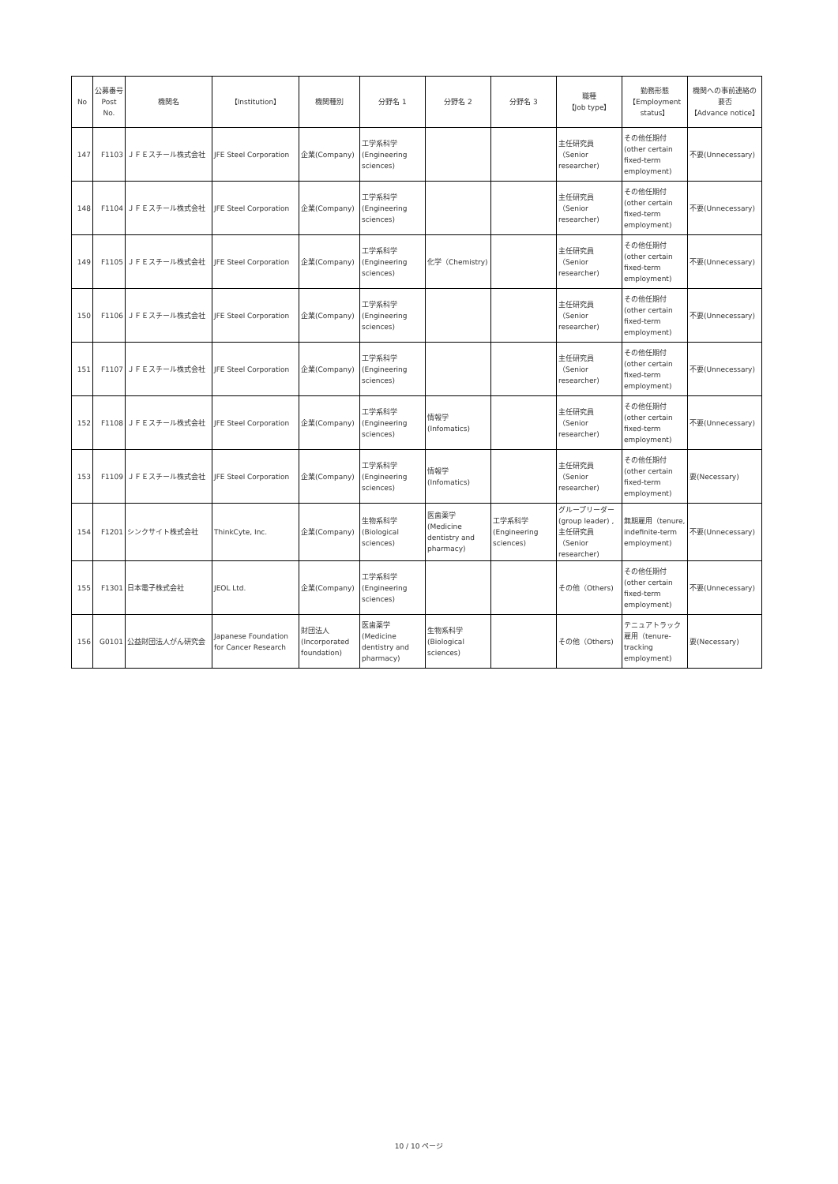| No | 公募番号 Post No. | 機関名 | 【Institution】 | 機関種別 | 分野名 1 | 分野名 2 | 分野名 3 | 職種 【Job type】 | 勤務形態 【Employment status】 | 機関への事前連絡の要否 【Advance notice】 |
| --- | --- | --- | --- | --- | --- | --- | --- | --- | --- | --- |
| 147 | F1103 | ＪＦＥスチール株式会社 | JFE Steel Corporation | 企業(Company) | 工学系科学 (Engineering sciences) | | | 主任研究員（Senior researcher) | その他任期付 (other certain fixed-term employment) | 不要(Unnecessary) |
| 148 | F1104 | ＪＦＥスチール株式会社 | JFE Steel Corporation | 企業(Company) | 工学系科学 (Engineering sciences) | | | 主任研究員（Senior researcher) | その他任期付 (other certain fixed-term employment) | 不要(Unnecessary) |
| 149 | F1105 | ＪＦＥスチール株式会社 | JFE Steel Corporation | 企業(Company) | 工学系科学 (Engineering sciences) | 化学（Chemistry) | | 主任研究員（Senior researcher) | その他任期付 (other certain fixed-term employment) | 不要(Unnecessary) |
| 150 | F1106 | ＪＦＥスチール株式会社 | JFE Steel Corporation | 企業(Company) | 工学系科学 (Engineering sciences) | | | 主任研究員（Senior researcher) | その他任期付 (other certain fixed-term employment) | 不要(Unnecessary) |
| 151 | F1107 | ＪＦＥスチール株式会社 | JFE Steel Corporation | 企業(Company) | 工学系科学 (Engineering sciences) | | | 主任研究員（Senior researcher) | その他任期付 (other certain fixed-term employment) | 不要(Unnecessary) |
| 152 | F1108 | ＪＦＥスチール株式会社 | JFE Steel Corporation | 企業(Company) | 工学系科学 (Engineering sciences) | 情報学 (Infomatics) | | 主任研究員（Senior researcher) | その他任期付 (other certain fixed-term employment) | 不要(Unnecessary) |
| 153 | F1109 | ＪＦＥスチール株式会社 | JFE Steel Corporation | 企業(Company) | 工学系科学 (Engineering sciences) | 情報学 (Infomatics) | | 主任研究員（Senior researcher) | その他任期付 (other certain fixed-term employment) | 要(Necessary) |
| 154 | F1201 | シンクサイト株式会社 | ThinkCyte, Inc. | 企業(Company) | 生物系科学 (Biological sciences) | 医歯薬学 (Medicine dentistry and pharmacy) | 工学系科学 (Engineering sciences) | グループリーダー (group leader) ,主任研究員（Senior researcher) | 無期雇用（tenure, indefinite-term employment) | 不要(Unnecessary) |
| 155 | F1301 | 日本電子株式会社 | JEOL Ltd. | 企業(Company) | 工学系科学 (Engineering sciences) | | | その他（Others) | その他任期付 (other certain fixed-term employment) | 不要(Unnecessary) |
| 156 | G0101 | 公益財団法人がん研究会 | Japanese Foundation for Cancer Research | 財団法人 (Incorporated foundation) | 医歯薬学 (Medicine dentistry and pharmacy) | 生物系科学 (Biological sciences) | | その他（Others) | テニュアトラック雇用（tenure-tracking employment) | 要(Necessary) |
10 / 10 ページ